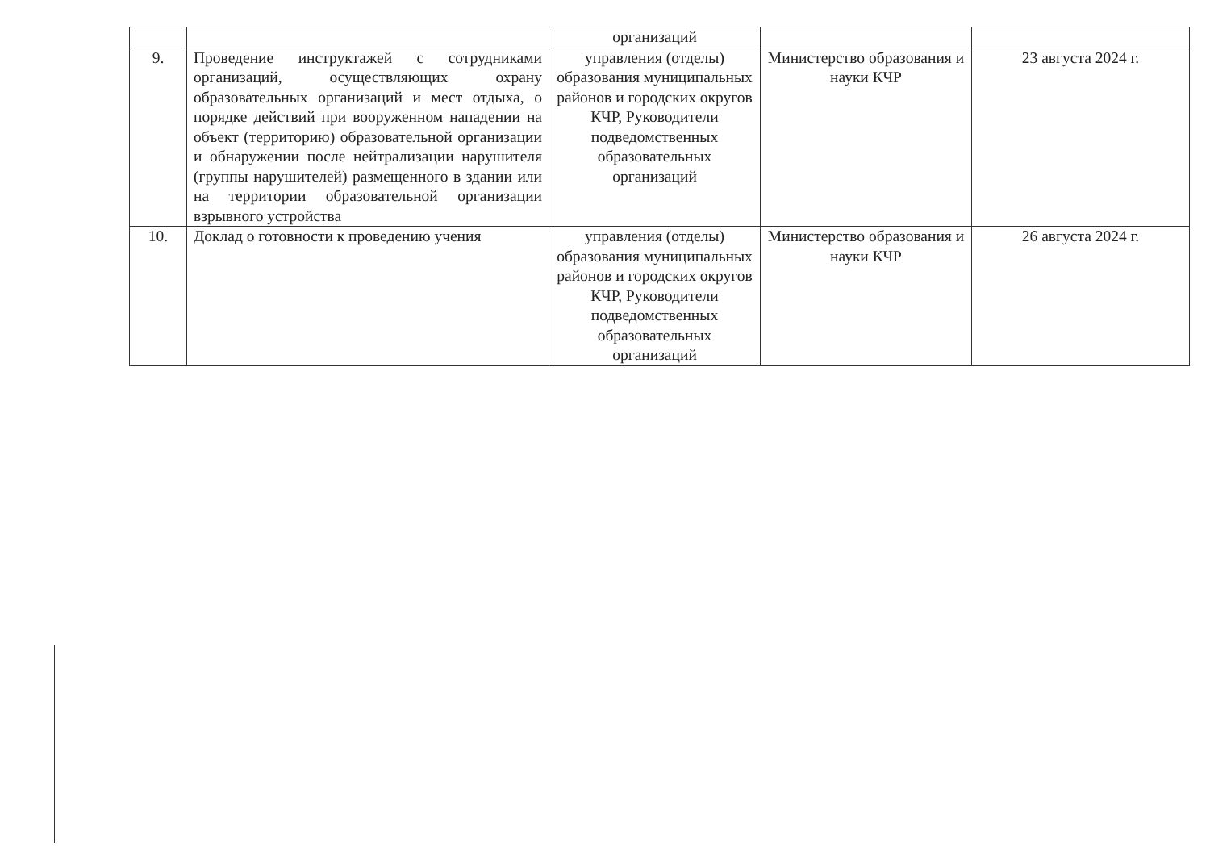| | | организаций | | |
| 9. | Проведение инструктажей с сотрудниками организаций, осуществляющих охрану образовательных организаций и мест отдыха, о порядке действий при вооруженном нападении на объект (территорию) образовательной организации и обнаружении после нейтрализации нарушителя (группы нарушителей) размещенного в здании или на территории образовательной организации взрывного устройства | управления (отделы) образования муниципальных районов и городских округов КЧР, Руководители подведомственных образовательных организаций | Министерство образования и науки КЧР | 23 августа 2024 г. |
| 10. | Доклад о готовности к проведению учения | управления (отделы) образования муниципальных районов и городских округов КЧР, Руководители подведомственных образовательных организаций | Министерство образования и науки КЧР | 26 августа 2024 г. |